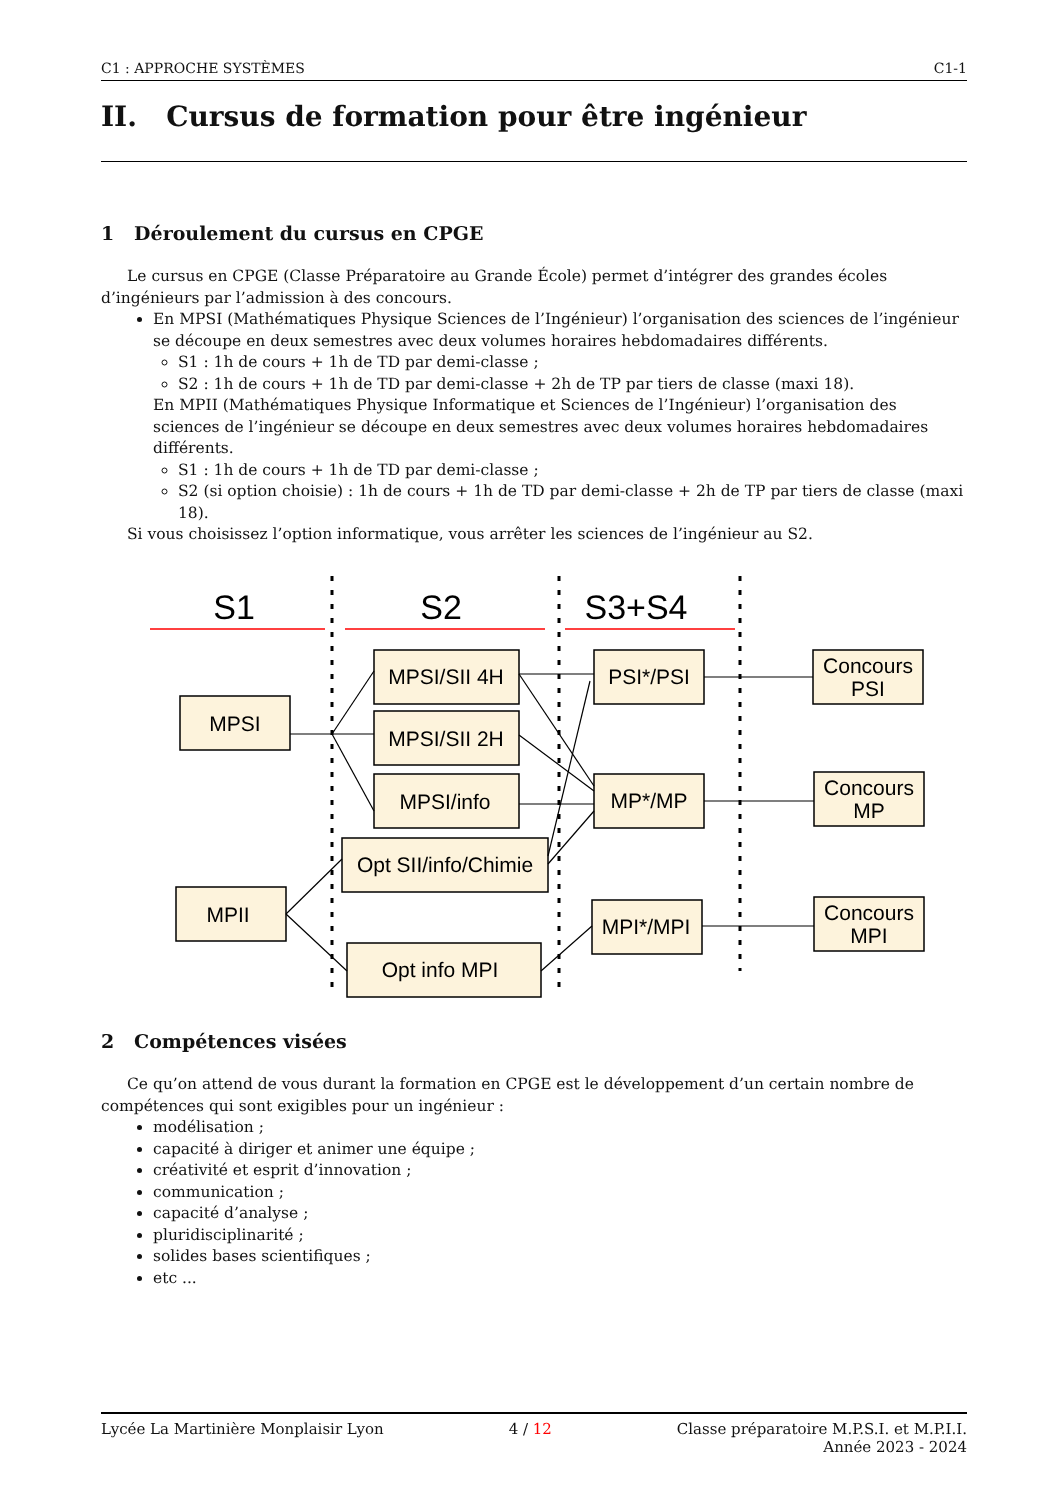C1 : APPROCHE SYSTÈMES C1-1
II. Cursus de formation pour être ingénieur
1 Déroulement du cursus en CPGE
Le cursus en CPGE (Classe Préparatoire au Grande École) permet d’intégrer des grandes écoles d’ingénieurs par l’admission à des concours.
En MPSI (Mathématiques Physique Sciences de l’Ingénieur) l’organisation des sciences de l’ingénieur se découpe en deux semestres avec deux volumes horaires hebdomadaires différents.
S1 : 1h de cours + 1h de TD par demi-classe ;
S2 : 1h de cours + 1h de TD par demi-classe + 2h de TP par tiers de classe (maxi 18).
En MPII (Mathématiques Physique Informatique et Sciences de l’Ingénieur) l’organisation des sciences de l’ingénieur se découpe en deux semestres avec deux volumes horaires hebdomadaires différents.
S1 : 1h de cours + 1h de TD par demi-classe ;
S2 (si option choisie) : 1h de cours + 1h de TD par demi-classe + 2h de TP par tiers de classe (maxi 18).
Si vous choisissez l’option informatique, vous arrêter les sciences de l’ingénieur au S2.
S1
S2
S3+S4
MPSI
MPII
MPSI/SII 4H
MPSI/SII 2H
MPSI/info
Opt SII/info/Chimie
Opt info MPI
PSI*/PSI
MP*/MP
MPI*/MPI
Concours
PSI
Concours
MP
Concours
MPI
2 Compétences visées
Ce qu’on attend de vous durant la formation en CPGE est le développement d’un certain nombre de compétences qui sont exigibles pour un ingénieur :
modélisation ;
capacité à diriger et animer une équipe ;
créativité et esprit d’innovation ;
communication ;
capacité d’analyse ;
pluridisciplinarité ;
solides bases scientifiques ;
etc ...
Lycée La Martinière Monplaisir Lyon 4 / 12 Classe préparatoire M.P.S.I. et M.P.I.I.
Année 2023 - 2024